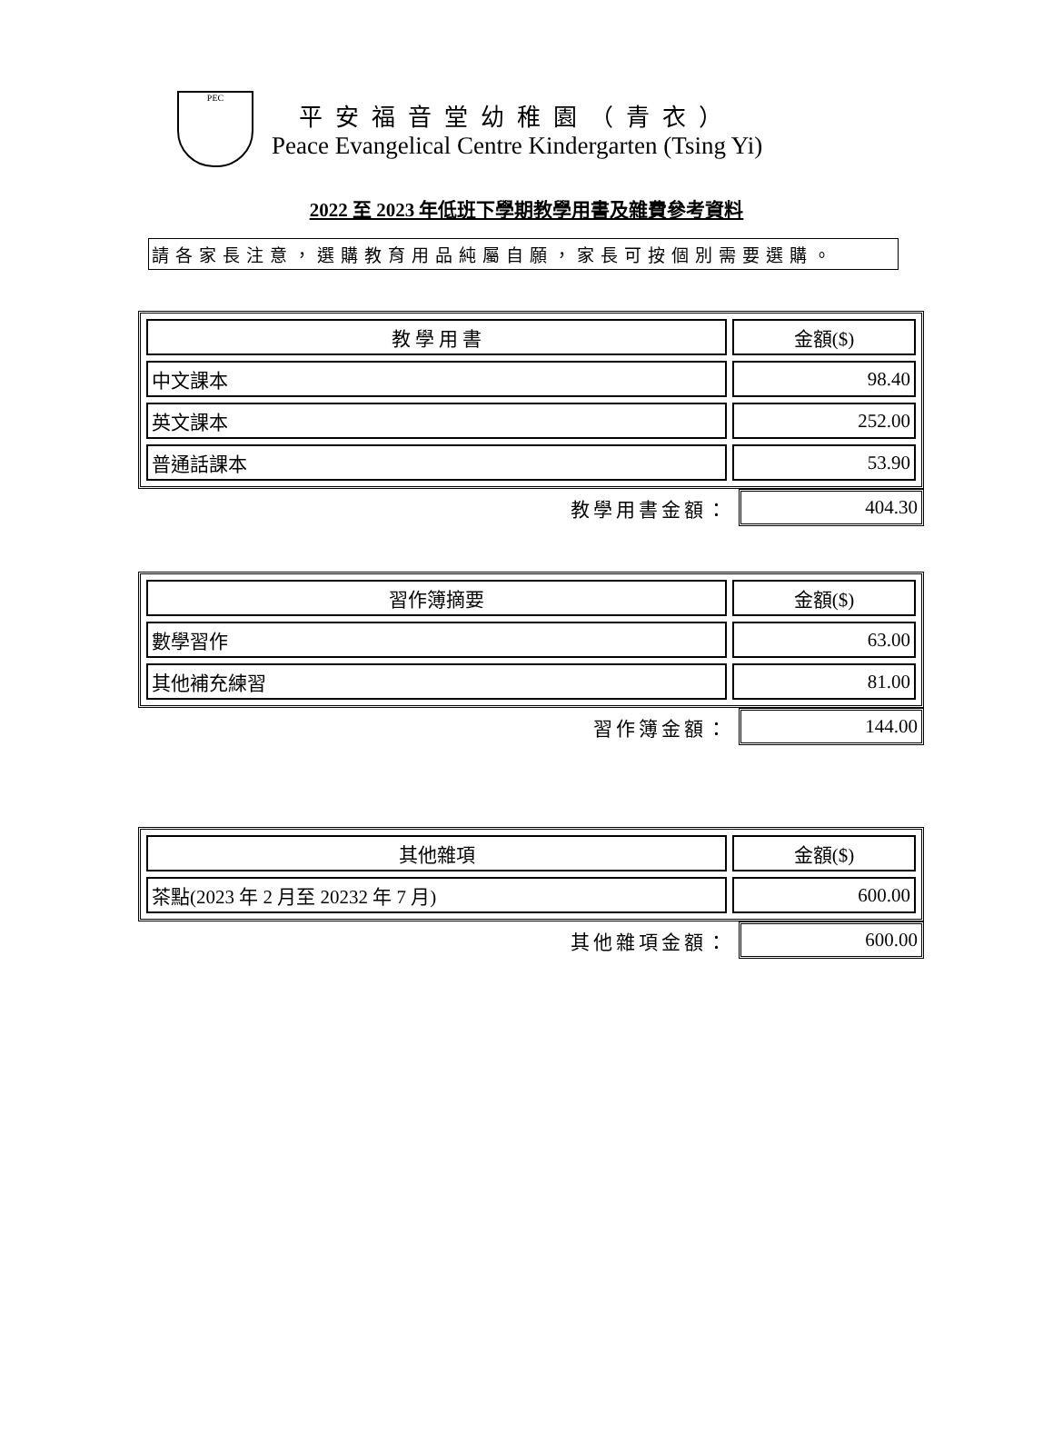PEC
平安福音堂幼稚園（青衣）
Peace Evangelical Centre Kindergarten (Tsing Yi)
2022 至 2023 年低班下學期教學用書及雜費參考資料
請各家長注意，選購教育用品純屬自願，家長可按個別需要選購。
| 教 學 用 書 | 金額($) |
| --- | --- |
| 中文課本 | 98.40 |
| 英文課本 | 252.00 |
| 普通話課本 | 53.90 |
教學用書金額：
404.30
| 習作簿摘要 | 金額($) |
| --- | --- |
| 數學習作 | 63.00 |
| 其他補充練習 | 81.00 |
習作簿金額：
144.00
| 其他雜項 | 金額($) |
| --- | --- |
| 茶點(2023 年 2 月至 20232 年 7 月) | 600.00 |
其他雜項金額：
600.00